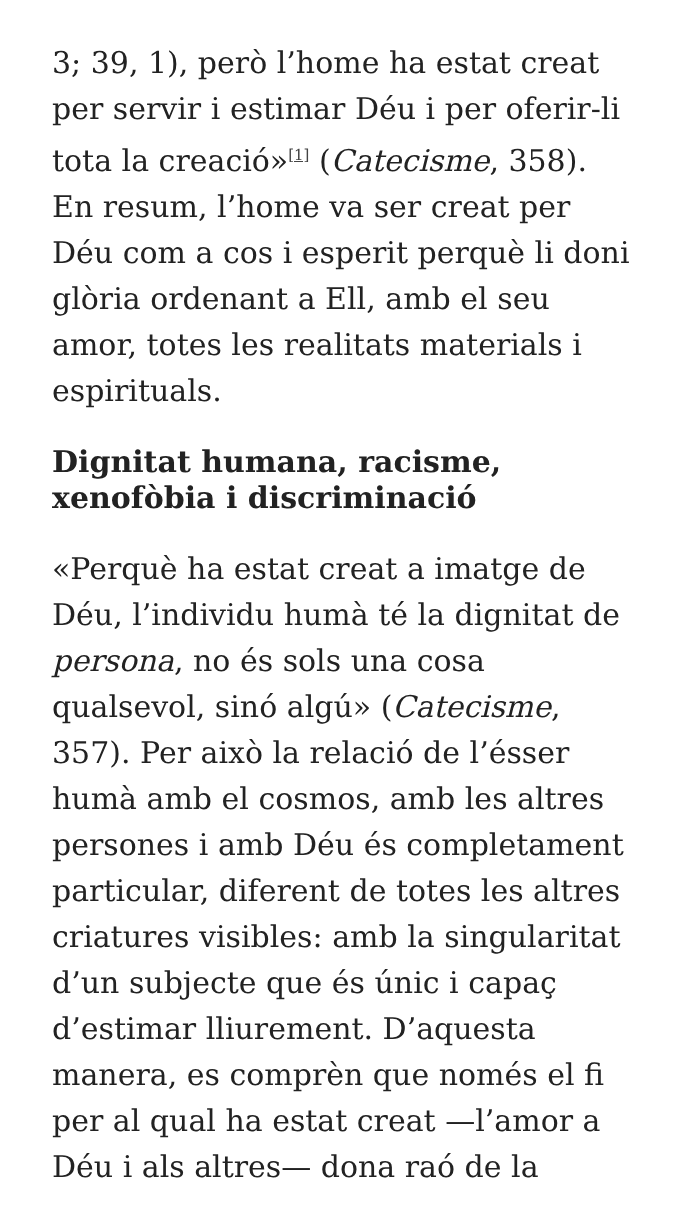3; 39, 1), però l’home ha estat creat per servir i estimar Déu i per oferir-li tota la creació»<sup>[1]</sup> (Catecisme, 358). En resum, l’home va ser creat per Déu com a cos i esperit perquè li doni glòria ordenant a Ell, amb el seu amor, totes les realitats materials i espirituals.
Dignitat humana, racisme, xenofòbia i discriminació
«Perquè ha estat creat a imatge de Déu, l’individu humà té la dignitat de persona, no és sols una cosa qualsevol, sinó algú» (Catecisme, 357). Per això la relació de l’ésser humà amb el cosmos, amb les altres persones i amb Déu és completament particular, diferent de totes les altres criatures visibles: amb la singularitat d’un subjecte que és únic i capaç d’estimar lliurement. D’aquesta manera, es comprèn que només el fi per al qual ha estat creat —l’amor a Déu i als altres— dona raó de la